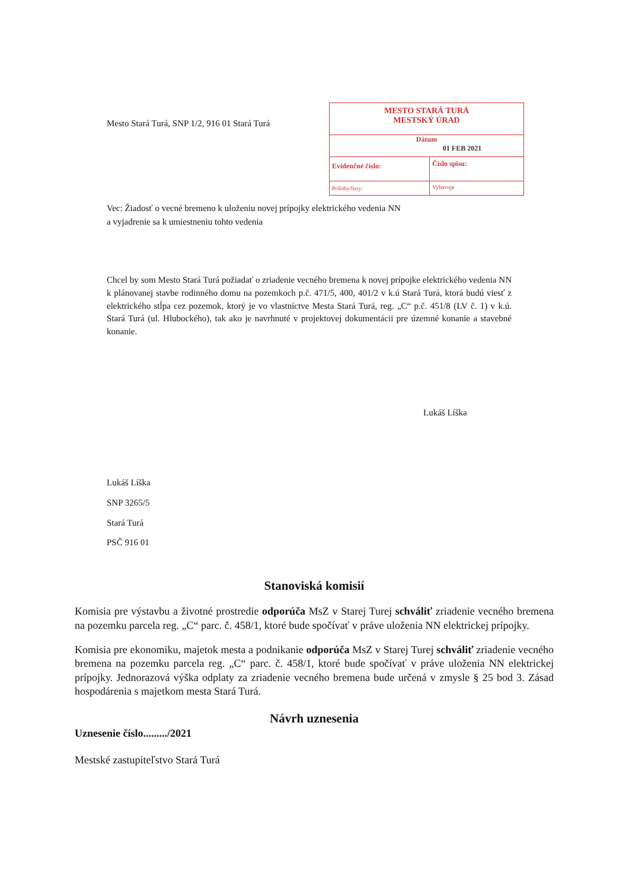Mesto Stará Turá, SNP 1/2, 916 01 Stará Turá
MESTO STARÁ TURÁ
MESTSKÝ ÚRAD
Dátum
01 FEB 2021
Evidenčné číslo:
Číslo spisu:
Prílohy/listy: Vybavuje
Vec: Žiadosť o vecné bremeno k uloženiu novej prípojky elektrického vedenia NN
a vyjadrenie sa k umiestneniu tohto vedenia
Chcel by som Mesto Stará Turá požiadať o zriadenie vecného bremena k novej prípojke elektrického vedenia NN k plánovanej stavbe rodinného domu na pozemkoch p.č. 471/5, 400, 401/2 v k.ú Stará Turá, ktorá budú viesť z elektrického stĺpa cez pozemok, ktorý je vo vlastníctve Mesta Stará Turá, reg. „C“ p.č. 451/8 (LV č. 1) v k.ú. Stará Turá (ul. Hlubockého), tak ako je navrhnuté v projektovej dokumentácii pre územné konanie a stavebné konanie.
Lukáš Líška
Lukáš Líška
SNP 3265/5
Stará Turá
PSČ 916 01
Stanoviská komisií
Komisia pre výstavbu a životné prostredie odporúča MsZ v Starej Turej schváliť zriadenie vecného bremena na pozemku parcela reg. „C“ parc. č. 458/1, ktoré bude spočívať v práve uloženia NN elektrickej prípojky.
Komisia pre ekonomiku, majetok mesta a podnikanie odporúča MsZ v Starej Turej schváliť zriadenie vecného bremena na pozemku parcela reg. „C“ parc. č. 458/1, ktoré bude spočívať v práve uloženia NN elektrickej prípojky. Jednorazová výška odplaty za zriadenie vecného bremena bude určená v zmysle § 25 bod 3. Zásad hospodárenia s majetkom mesta Stará Turá.
Návrh uznesenia
Uznesenie číslo........./2021
Mestské zastupiteľstvo Stará Turá